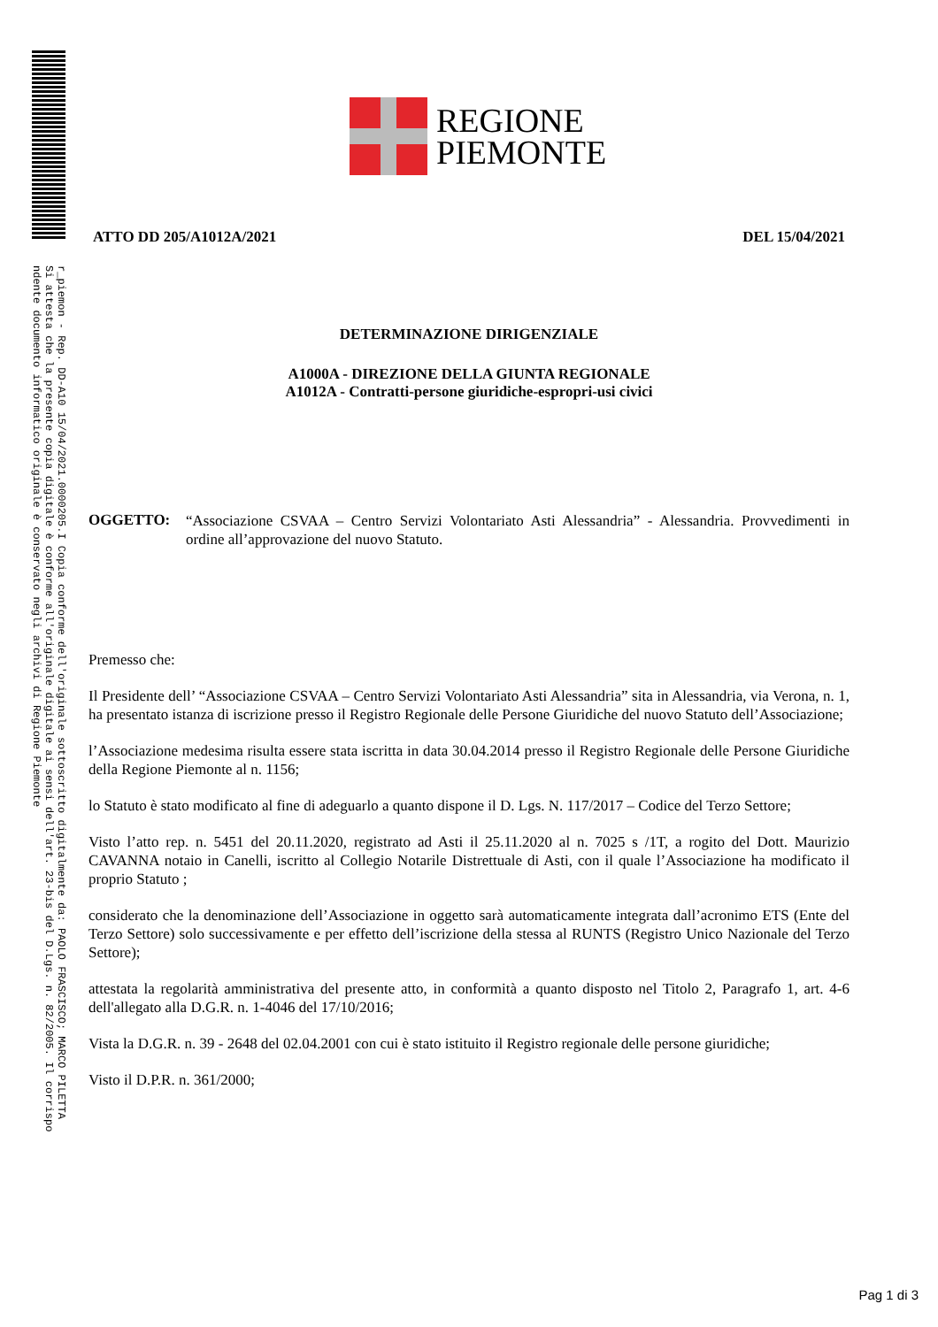r_piemon - Rep. DD-A10 15/04/2021.0000205.I Copia conforme dell'originale sottoscritto digitalmente da: PAOLO FRASCISCO; MARCO PILETTA
Si attesta che la presente copia digitale è conforme all'originale digitale ai sensi dell'art. 23-bis del D.Lgs. n. 82/2005. Il corrispo
ndente documento informatico originale è conservato negli archivi di Regione Piemonte
REGIONE
PIEMONTE
ATTO DD 205/A1012A/2021 DEL 15/04/2021
DETERMINAZIONE DIRIGENZIALE
A1000A - DIREZIONE DELLA GIUNTA REGIONALE
A1012A - Contratti-persone giuridiche-espropri-usi civici
OGGETTO:
“Associazione CSVAA – Centro Servizi Volontariato Asti Alessandria” - Alessandria. Provvedimenti in ordine all’approvazione del nuovo Statuto.
Premesso che:
Il Presidente dell’ “Associazione CSVAA – Centro Servizi Volontariato Asti Alessandria” sita in Alessandria, via Verona, n. 1, ha presentato istanza di iscrizione presso il Registro Regionale delle Persone Giuridiche del nuovo Statuto dell’Associazione;
l’Associazione medesima risulta essere stata iscritta in data 30.04.2014 presso il Registro Regionale delle Persone Giuridiche della Regione Piemonte al n. 1156;
lo Statuto è stato modificato al fine di adeguarlo a quanto dispone il D. Lgs. N. 117/2017 – Codice del Terzo Settore;
Visto l’atto rep. n. 5451 del 20.11.2020, registrato ad Asti il 25.11.2020 al n. 7025 s /1T, a rogito del Dott. Maurizio CAVANNA notaio in Canelli, iscritto al Collegio Notarile Distrettuale di Asti, con il quale l’Associazione ha modificato il proprio Statuto ;
considerato che la denominazione dell’Associazione in oggetto sarà automaticamente integrata dall’acronimo ETS (Ente del Terzo Settore) solo successivamente e per effetto dell’iscrizione della stessa al RUNTS (Registro Unico Nazionale del Terzo Settore);
attestata la regolarità amministrativa del presente atto, in conformità a quanto disposto nel Titolo 2, Paragrafo 1, art. 4-6 dell'allegato alla D.G.R. n. 1-4046 del 17/10/2016;
Vista la D.G.R. n. 39 - 2648 del 02.04.2001 con cui è stato istituito il Registro regionale delle persone giuridiche;
Visto il D.P.R. n. 361/2000;
Pag 1 di 3